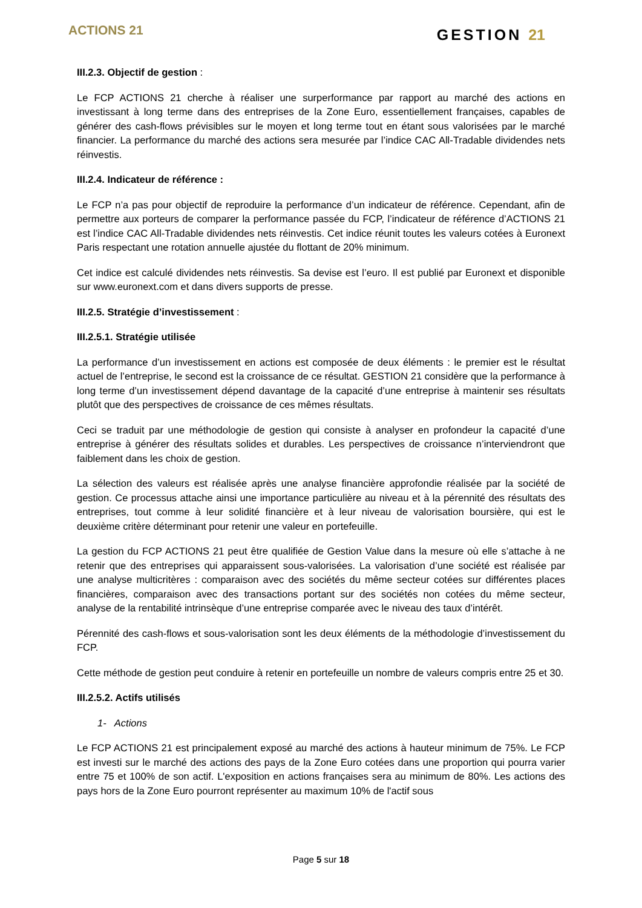ACTIONS 21
GESTION 21
III.2.3. Objectif de gestion :
Le FCP ACTIONS 21 cherche à réaliser une surperformance par rapport au marché des actions en investissant à long terme dans des entreprises de la Zone Euro, essentiellement françaises, capables de générer des cash-flows prévisibles sur le moyen et long terme tout en étant sous valorisées par le marché financier. La performance du marché des actions sera mesurée par l’indice CAC All-Tradable dividendes nets réinvestis.
III.2.4. Indicateur de référence :
Le FCP n’a pas pour objectif de reproduire la performance d’un indicateur de référence. Cependant, afin de permettre aux porteurs de comparer la performance passée du FCP, l’indicateur de référence d’ACTIONS 21 est l’indice CAC All-Tradable dividendes nets réinvestis. Cet indice réunit toutes les valeurs cotées à Euronext Paris respectant une rotation annuelle ajustée du flottant de 20% minimum.
Cet indice est calculé dividendes nets réinvestis. Sa devise est l’euro. Il est publié par Euronext et disponible sur www.euronext.com et dans divers supports de presse.
III.2.5. Stratégie d’investissement :
III.2.5.1. Stratégie utilisée
La performance d’un investissement en actions est composée de deux éléments : le premier est le résultat actuel de l’entreprise, le second est la croissance de ce résultat. GESTION 21 considère que la performance à long terme d’un investissement dépend davantage de la capacité d’une entreprise à maintenir ses résultats plutôt que des perspectives de croissance de ces mêmes résultats.
Ceci se traduit par une méthodologie de gestion qui consiste à analyser en profondeur la capacité d’une entreprise à générer des résultats solides et durables. Les perspectives de croissance n’interviendront que faiblement dans les choix de gestion.
La sélection des valeurs est réalisée après une analyse financière approfondie réalisée par la société de gestion. Ce processus attache ainsi une importance particulière au niveau et à la pérennité des résultats des entreprises, tout comme à leur solidité financière et à leur niveau de valorisation boursière, qui est le deuxième critère déterminant pour retenir une valeur en portefeuille.
La gestion du FCP ACTIONS 21 peut être qualifiée de Gestion Value dans la mesure où elle s’attache à ne retenir que des entreprises qui apparaissent sous-valorisées. La valorisation d’une société est réalisée par une analyse multicritères : comparaison avec des sociétés du même secteur cotées sur différentes places financières, comparaison avec des transactions portant sur des sociétés non cotées du même secteur, analyse de la rentabilité intrinsèque d’une entreprise comparée avec le niveau des taux d’intérêt.
Pérennité des cash-flows et sous-valorisation sont les deux éléments de la méthodologie d’investissement du FCP.
Cette méthode de gestion peut conduire à retenir en portefeuille un nombre de valeurs compris entre 25 et 30.
III.2.5.2. Actifs utilisés
1- Actions
Le FCP ACTIONS 21 est principalement exposé au marché des actions à hauteur minimum de 75%. Le FCP est investi sur le marché des actions des pays de la Zone Euro cotées dans une proportion qui pourra varier entre 75 et 100% de son actif. L'exposition en actions françaises sera au minimum de 80%. Les actions des pays hors de la Zone Euro pourront représenter au maximum 10% de l'actif sous
Page 5 sur 18